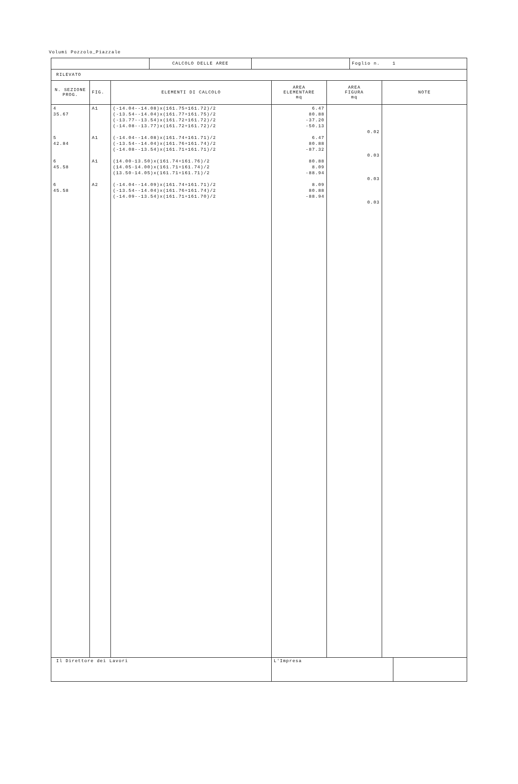Volumi Pozzolo_Piazzale
| | CALCOLO DELLE AREE | | Foglio n. 1 |
| RILEVATO | | | |
| N. SEZIONE PROG. | FIG. | ELEMENTI DI CALCOLO | AREA ELEMENTARE mq | AREA FIGURA mq | NOTE |
| --- | --- | --- | --- | --- | --- |
| 4 35.67 5 42.84 6 45.58 6 45.58 | A1 A1 A1 A2 | (-14.04--14.08)x(161.75+161.72)/2 (-13.54--14.04)x(161.77+161.75)/2 (-13.77--13.54)x(161.72+161.72)/2 (-14.08--13.77)x(161.72+161.72)/2 (-14.04--14.08)x(161.74+161.71)/2 (-13.54--14.04)x(161.76+161.74)/2 (-14.08--13.54)x(161.71+161.71)/2 (14.00-13.50)x(161.74+161.76)/2 (14.05-14.00)x(161.71+161.74)/2 (13.50-14.05)x(161.71+161.71)/2 (-14.04--14.09)x(161.74+161.71)/2 (-13.54--14.04)x(161.76+161.74)/2 (-14.09--13.54)x(161.71+161.70)/2 | 6.47 80.88 -37.20 -50.13 6.47 80.88 -87.32 80.88 8.09 -88.94 8.09 80.88 -88.94 | 0.02 0.03 0.03 0.03 | |
| Il Direttore dei Lavori | | | / L'Impresa / / | | |